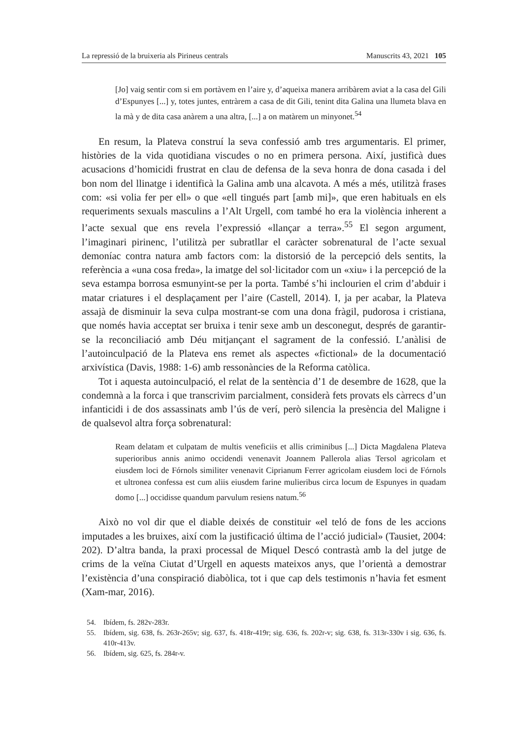La repressió de la bruixeria als Pirineus centrals Manuscrits 43, 2021 105
[Jo] vaig sentir com si em portàvem en l’aire y, d’aqueixa manera arribàrem aviat a la casa del Gili d’Espunyes [...] y, totes juntes, entràrem a casa de dit Gili, tenint dita Galina una llumeta blava en la mà y de dita casa anàrem a una altra, [...] a on matàrem un minyonet.<sup>54</sup>
En resum, la Plateva construí la seva confessió amb tres argumentaris. El primer, històries de la vida quotidiana viscudes o no en primera persona. Així, justificà dues acusacions d’homicidi frustrat en clau de defensa de la seva honra de dona casada i del bon nom del llinatge i identificà la Galina amb una alcavota. A més a més, utilitzà frases com: «si volia fer per ell» o que «ell tingués part [amb mi]», que eren habituals en els requeriments sexuals masculins a l’Alt Urgell, com també ho era la violència inherent a l’acte sexual que ens revela l’expressió «llançar a terra».<sup>55</sup> El segon argument, l’imaginari pirinenc, l’utilitzà per subratllar el caràcter sobrenatural de l’acte sexual demoníac contra natura amb factors com: la distorsió de la percepció dels sentits, la referència a «una cosa freda», la imatge del sol·licitador com un «xiu» i la percepció de la seva estampa borrosa esmunyint-se per la porta. També s’hi inclourien el crim d’abduir i matar criatures i el desplaçament per l’aire (Castell, 2014). I, ja per acabar, la Plateva assajà de disminuir la seva culpa mostrant-se com una dona fràgil, pudorosa i cristiana, que només havia acceptat ser bruixa i tenir sexe amb un desconegut, després de garantir-se la reconciliació amb Déu mitjançant el sagrament de la confessió. L’anàlisi de l’autoinculpació de la Plateva ens remet als aspectes «fictional» de la documentació arxivística (Davis, 1988: 1-6) amb ressonàncies de la Reforma catòlica.
Tot i aquesta autoinculpació, el relat de la sentència d’1 de desembre de 1628, que la condemnà a la forca i que transcrivim parcialment, considerà fets provats els càrrecs d’un infanticidi i de dos assassinats amb l’ús de verí, però silencia la presència del Maligne i de qualsevol altra força sobrenatural:
Ream delatam et culpatam de multis veneficiis et allis criminibus [...] Dicta Magdalena Plateva superioribus annis animo occidendi venenavit Joannem Pallerola alias Tersol agricolam et eiusdem loci de Fórnols similiter venenavit Ciprianum Ferrer agricolam eiusdem loci de Fórnols et ultronea confessa est cum aliis eiusdem farine mulieribus circa locum de Espunyes in quadam domo [...] occidisse quandum parvulum resiens natum.<sup>56</sup>
Això no vol dir que el diable deixés de constituir «el teló de fons de les accions imputades a les bruixes, així com la justificació última de l’acció judicial» (Tausiet, 2004: 202). D’altra banda, la praxi processal de Miquel Descó contrastà amb la del jutge de crims de la veïna Ciutat d’Urgell en aquests mateixos anys, que l’orientà a demostrar l’existència d’una conspiració diabòlica, tot i que cap dels testimonis n’havia fet esment (Xam-mar, 2016).
54. Ibídem, fs. 282v-283r.
55. Ibídem, sig. 638, fs. 263r-265v; sig. 637, fs. 418r-419r; sig. 636, fs. 202r-v; sig. 638, fs. 313r-330v i sig. 636, fs. 410r-413v.
56. Ibídem, sig. 625, fs. 284r-v.